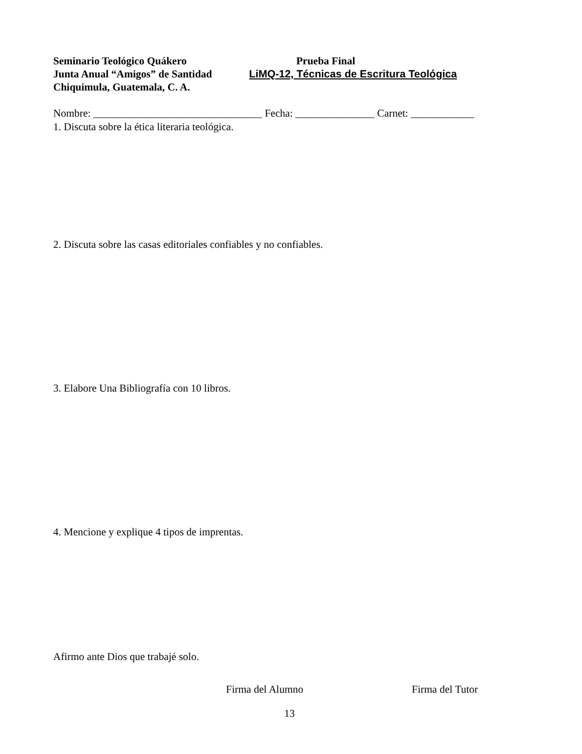Seminario Teológico Quákero
Junta Anual “Amigos” de Santidad
Chiquimula, Guatemala, C. A.
Prueba Final
LiMQ-12, Técnicas de Escritura Teológica
Nombre: ________________________________ Fecha: _______________ Carnet: ____________
1. Discuta sobre la ética literaria teológica.
2. Discuta sobre las casas editoriales confiables y no confiables.
3. Elabore Una Bibliografía con 10 libros.
4. Mencione y explique 4 tipos de imprentas.
Afirmo ante Dios que trabajé solo.
Firma del Alumno Firma del Tutor
13